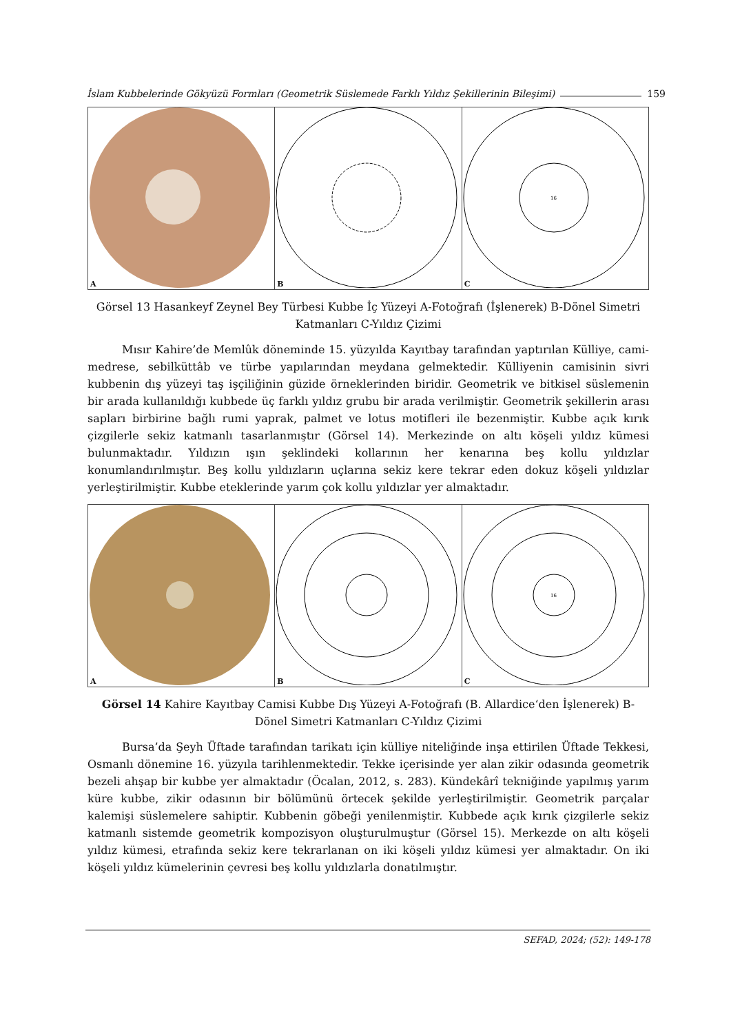İslam Kubbelerinde Gökyüzü Formları (Geometrik Süslemede Farklı Yıldız Şekillerinin Bileşimi) 159
A
B
16
C
Görsel 13 Hasankeyf Zeynel Bey Türbesi Kubbe İç Yüzeyi A-Fotoğrafı (İşlenerek) B-Dönel Simetri Katmanları C-Yıldız Çizimi
Mısır Kahire’de Memlûk döneminde 15. yüzyılda Kayıtbay tarafından yaptırılan Külliye, cami-medrese, sebilküttâb ve türbe yapılarından meydana gelmektedir. Külliyenin camisinin sivri kubbenin dış yüzeyi taş işçiliğinin güzide örneklerinden biridir. Geometrik ve bitkisel süslemenin bir arada kullanıldığı kubbede üç farklı yıldız grubu bir arada verilmiştir. Geometrik şekillerin arası sapları birbirine bağlı rumi yaprak, palmet ve lotus motifleri ile bezenmiştir. Kubbe açık kırık çizgilerle sekiz katmanlı tasarlanmıştır (Görsel 14). Merkezinde on altı köşeli yıldız kümesi bulunmaktadır. Yıldızın ışın şeklindeki kollarının her kenarına beş kollu yıldızlar konumlandırılmıştır. Beş kollu yıldızların uçlarına sekiz kere tekrar eden dokuz köşeli yıldızlar yerleştirilmiştir. Kubbe eteklerinde yarım çok kollu yıldızlar yer almaktadır.
A
B
16
C
Görsel 14 Kahire Kayıtbay Camisi Kubbe Dış Yüzeyi A-Fotoğrafı (B. Allardice‘den İşlenerek) B-Dönel Simetri Katmanları C-Yıldız Çizimi
Bursa’da Şeyh Üftade tarafından tarikatı için külliye niteliğinde inşa ettirilen Üftade Tekkesi, Osmanlı dönemine 16. yüzyıla tarihlenmektedir. Tekke içerisinde yer alan zikir odasında geometrik bezeli ahşap bir kubbe yer almaktadır (Öcalan, 2012, s. 283). Kündekârî tekniğinde yapılmış yarım küre kubbe, zikir odasının bir bölümünü örtecek şekilde yerleştirilmiştir. Geometrik parçalar kalemişi süslemelere sahiptir. Kubbenin göbeği yenilenmiştir. Kubbede açık kırık çizgilerle sekiz katmanlı sistemde geometrik kompozisyon oluşturulmuştur (Görsel 15). Merkezde on altı köşeli yıldız kümesi, etrafında sekiz kere tekrarlanan on iki köşeli yıldız kümesi yer almaktadır. On iki köşeli yıldız kümelerinin çevresi beş kollu yıldızlarla donatılmıştır.
SEFAD, 2024; (52): 149-178